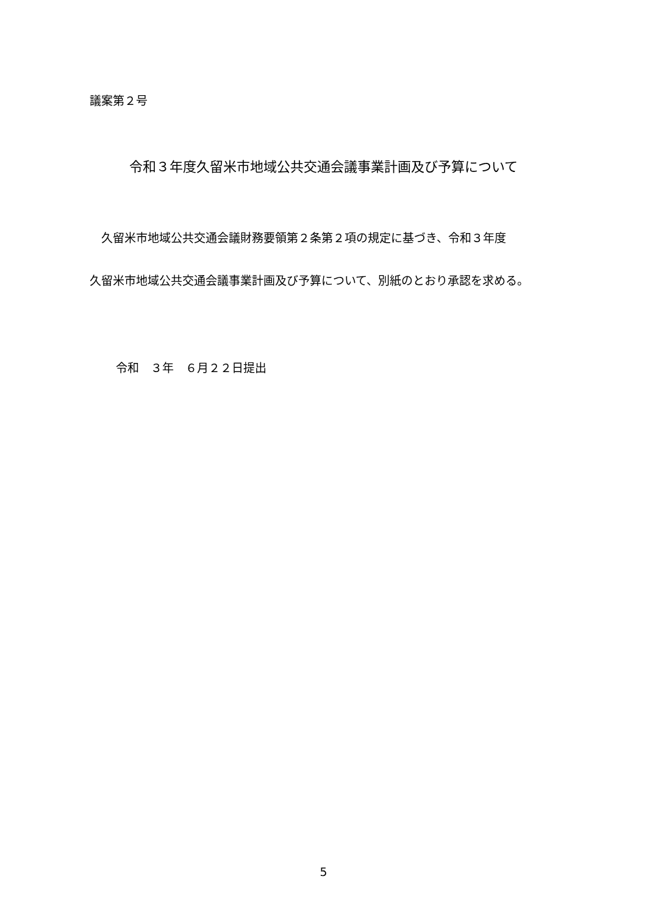議案第２号
令和３年度久留米市地域公共交通会議事業計画及び予算について
　久留米市地域公共交通会議財務要領第２条第２項の規定に基づき、令和３年度
久留米市地域公共交通会議事業計画及び予算について、別紙のとおり承認を求める。
令和　３年　６月２２日提出
5